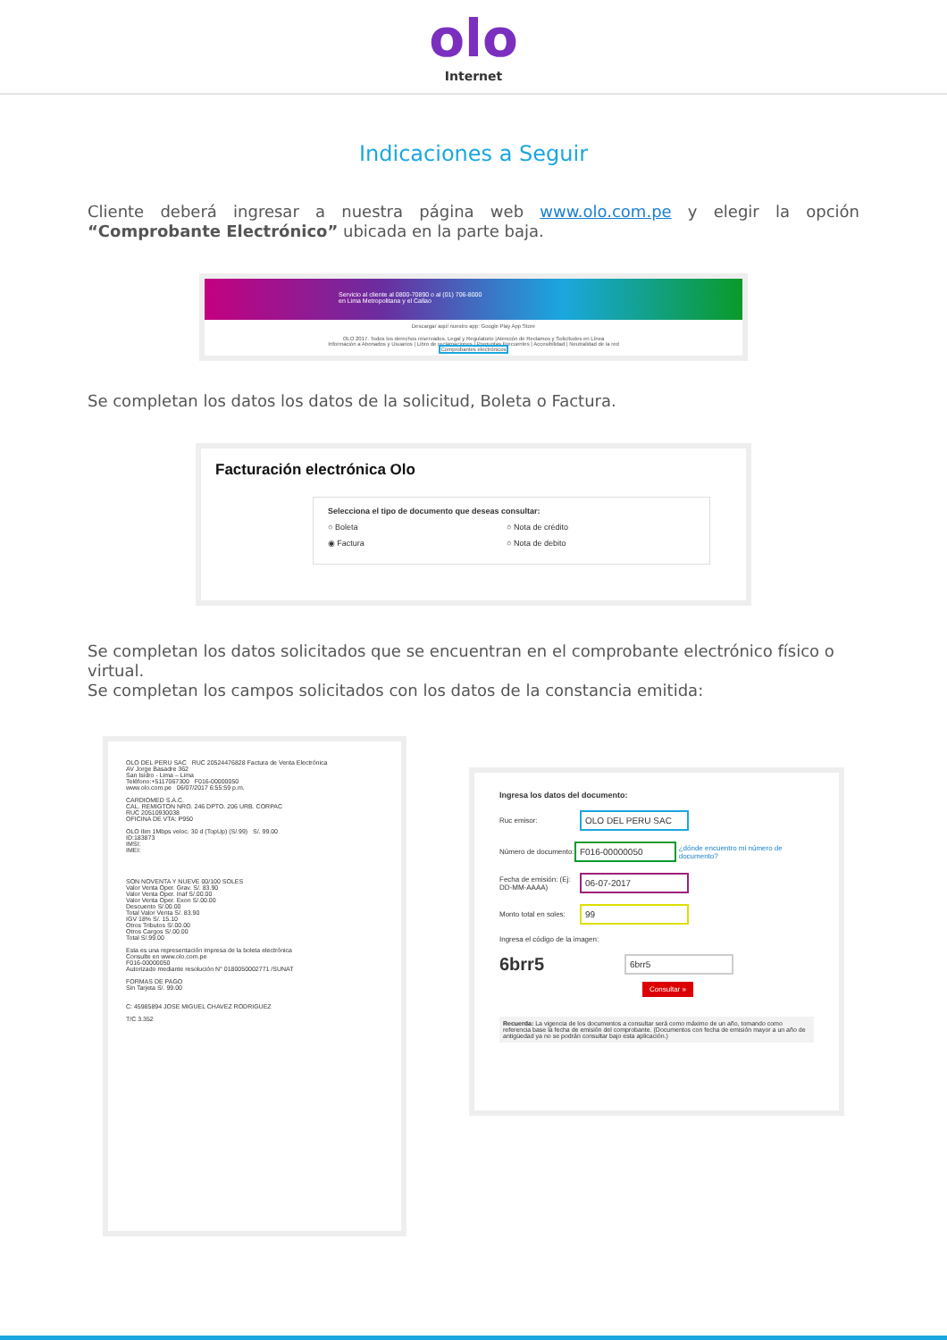olo
Internet
Indicaciones a Seguir
Cliente deberá ingresar a nuestra página web www.olo.com.pe y elegir la opción “Comprobante Electrónico” ubicada en la parte baja.
Servicio al cliente al 0800-70890 o al (01) 706-8000
en Lima Metropolitana y el Callao
Descargar aquí nuestro app: Google Play App Store
OLO 2017. Todos los derechos reservados. Legal y Regulatorio |Atención de Reclamos y Solicitudes en Línea
Información a Abonados y Usuarios | Libro de reclamaciones | Preguntas Frecuentes | Accesibilidad | Neutralidad de la red
Comprobantes electrónicos
Se completan los datos los datos de la solicitud, Boleta o Factura.
Facturación electrónica Olo
Selecciona el tipo de documento que deseas consultar:
○ Boleta ○ Nota de crédito
◉ Factura ○ Nota de debito
Se completan los datos solicitados que se encuentran en el comprobante electrónico físico o virtual.
Se completan los campos solicitados con los datos de la constancia emitida:
OLO DEL PERU SAC RUC 20524476828 Factura de Venta Electrónica
AV Jorge Basadre 362
San Isidro - Lima – Lima
Teléfono:+5117067300 F016-00000050
www.olo.com.pe 06/07/2017 6:55:59 p.m.
CARDIOMED S.A.C.
CAL. REMIGTON NRO. 246 DPTO. 206 URB. CORPAC
RUC 20510930038
OFICINA DE VTA: P950
OLO Ilim 1Mbps veloc. 30 d (TopUp) (S/.99) S/. 99.00
ID:183873
IMSI:
IMEI:
SON NOVENTA Y NUEVE 00/100 SOLES
Valor Venta Oper. Grav. S/. 83.90
Valor Venta Oper. Inaf S/.00.00
Valor Venta Oper. Exon S/.00.00
Descuento S/.00.00
Total Valor Venta S/. 83.90
IGV 18% S/. 15.10
Otros Tributos S/.00.00
Otros Cargos S/.00.00
Total S/.99.00
Esta es una representación impresa de la boleta electrónica
Consulte en www.olo.com.pe
F016-00000050
Autorizado mediante resolución N° 0180050002771 /SUNAT
FORMAS DE PAGO
Sin Tarjeta S/. 99.00
C: 45985894 JOSE MIGUEL CHAVEZ RODRIGUEZ
T/C 3.352
Ingresa los datos del documento:
Ruc emisor: OLO DEL PERU SAC
Número de documento: F016-00000050 ¿dónde encuentro mi número de documento?
Fecha de emisión: (Ej: DD-MM-AAAA) 06-07-2017
Monto total en soles: 99
Ingresa el código de la imagen:
6brr5 6brr5
Consultar »
Recuerda: La vigencia de los documentos a consultar será como máximo de un año, tomando como referencia base la fecha de emisión del comprobante. (Documentos con fecha de emisión mayor a un año de antigüedad ya no se podrán consultar bajo esta aplicación.)